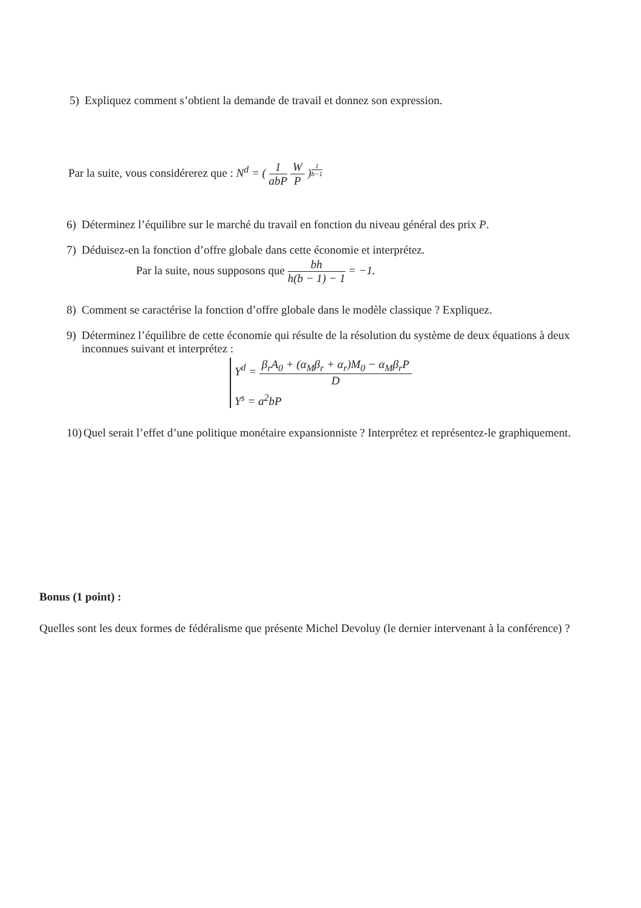5) Expliquez comment s’obtient la demande de travail et donnez son expression.
Par la suite, vous considérerez que : N<sup>d</sup> = ( 1 abP W P )<sup>1 b−1</sup>
6) Déterminez l’équilibre sur le marché du travail en fonction du niveau général des prix P.
7) Déduisez-en la fonction d’offre globale dans cette économie et interprétez.
Par la suite, nous supposons que bh h(b − 1) − 1 = −1.
8) Comment se caractérise la fonction d’offre globale dans le modèle classique ? Expliquez.
9) Déterminez l’équilibre de cette économie qui résulte de la résolution du système de deux équations à deux inconnues suivant et interprétez :
Y<sup>d</sup> = β<sub>r</sub>A<sub>0</sub> + (α<sub>M</sub>β<sub>r</sub> + α<sub>r</sub>)M<sub>0</sub> − α<sub>M</sub>β<sub>r</sub>P D
Y<sup>s</sup> = a<sup>2</sup>bP
10) Quel serait l’effet d’une politique monétaire expansionniste ? Interprétez et représentez-le graphiquement.
Bonus (1 point) :
Quelles sont les deux formes de fédéralisme que présente Michel Devoluy (le dernier intervenant à la conférence) ?